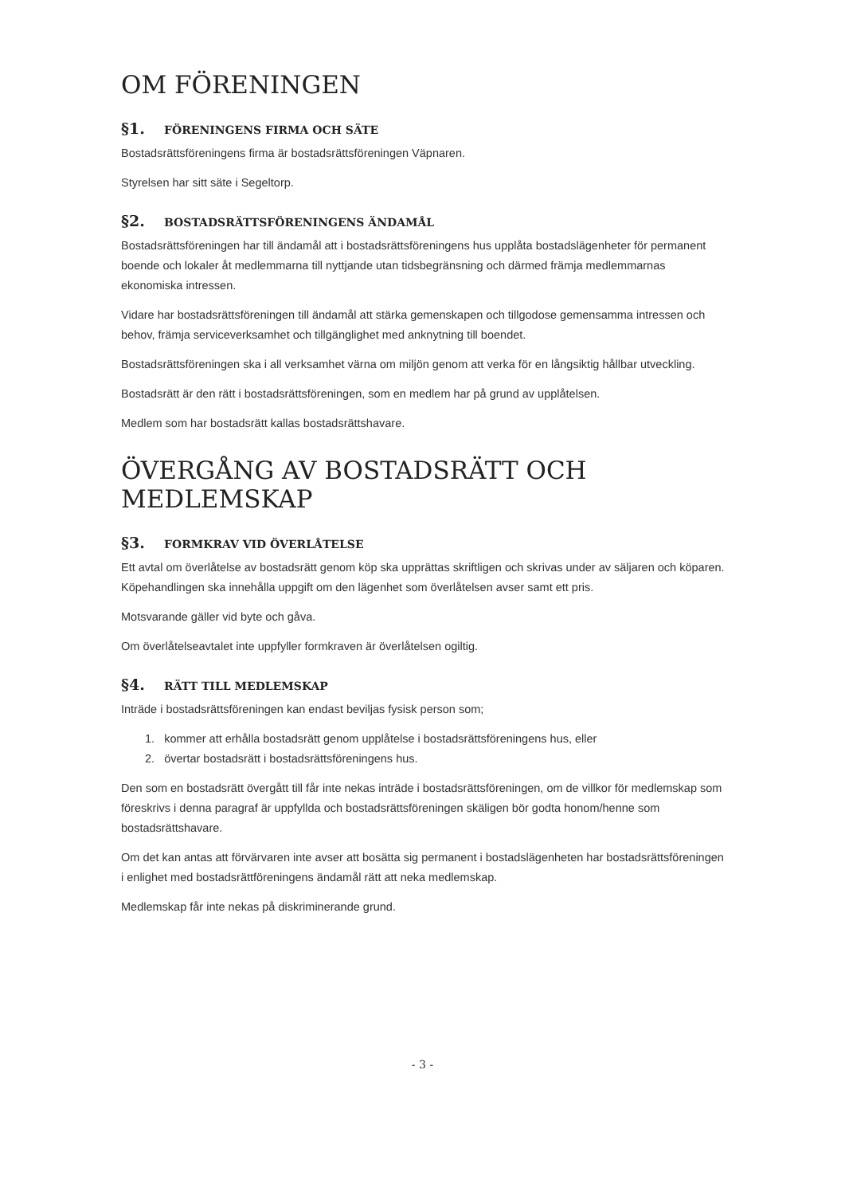OM FÖRENINGEN
§1. FÖRENINGENS FIRMA OCH SÄTE
Bostadsrättsföreningens firma är bostadsrättsföreningen Väpnaren.
Styrelsen har sitt säte i Segeltorp.
§2. BOSTADSRÄTTSFÖRENINGENS ÄNDAMÅL
Bostadsrättsföreningen har till ändamål att i bostadsrättsföreningens hus upplåta bostadslägenheter för permanent boende och lokaler åt medlemmarna till nyttjande utan tidsbegränsning och därmed främja medlemmarnas ekonomiska intressen.
Vidare har bostadsrättsföreningen till ändamål att stärka gemenskapen och tillgodose gemensamma intressen och behov, främja serviceverksamhet och tillgänglighet med anknytning till boendet.
Bostadsrättsföreningen ska i all verksamhet värna om miljön genom att verka för en långsiktig hållbar utveckling.
Bostadsrätt är den rätt i bostadsrättsföreningen, som en medlem har på grund av upplåtelsen.
Medlem som har bostadsrätt kallas bostadsrättshavare.
ÖVERGÅNG AV BOSTADSRÄTT OCH MEDLEMSKAP
§3. FORMKRAV VID ÖVERLÅTELSE
Ett avtal om överlåtelse av bostadsrätt genom köp ska upprättas skriftligen och skrivas under av säljaren och köparen. Köpehandlingen ska innehålla uppgift om den lägenhet som överlåtelsen avser samt ett pris.
Motsvarande gäller vid byte och gåva.
Om överlåtelseavtalet inte uppfyller formkraven är överlåtelsen ogiltig.
§4. RÄTT TILL MEDLEMSKAP
Inträde i bostadsrättsföreningen kan endast beviljas fysisk person som;
1. kommer att erhålla bostadsrätt genom upplåtelse i bostadsrättsföreningens hus, eller
2. övertar bostadsrätt i bostadsrättsföreningens hus.
Den som en bostadsrätt övergått till får inte nekas inträde i bostadsrättsföreningen, om de villkor för medlemskap som föreskrivs i denna paragraf är uppfyllda och bostadsrättsföreningen skäligen bör godta honom/henne som bostadsrättshavare.
Om det kan antas att förvärvaren inte avser att bosätta sig permanent i bostadslägenheten har bostadsrättsföreningen i enlighet med bostadsrättföreningens ändamål rätt att neka medlemskap.
Medlemskap får inte nekas på diskriminerande grund.
- 3 -